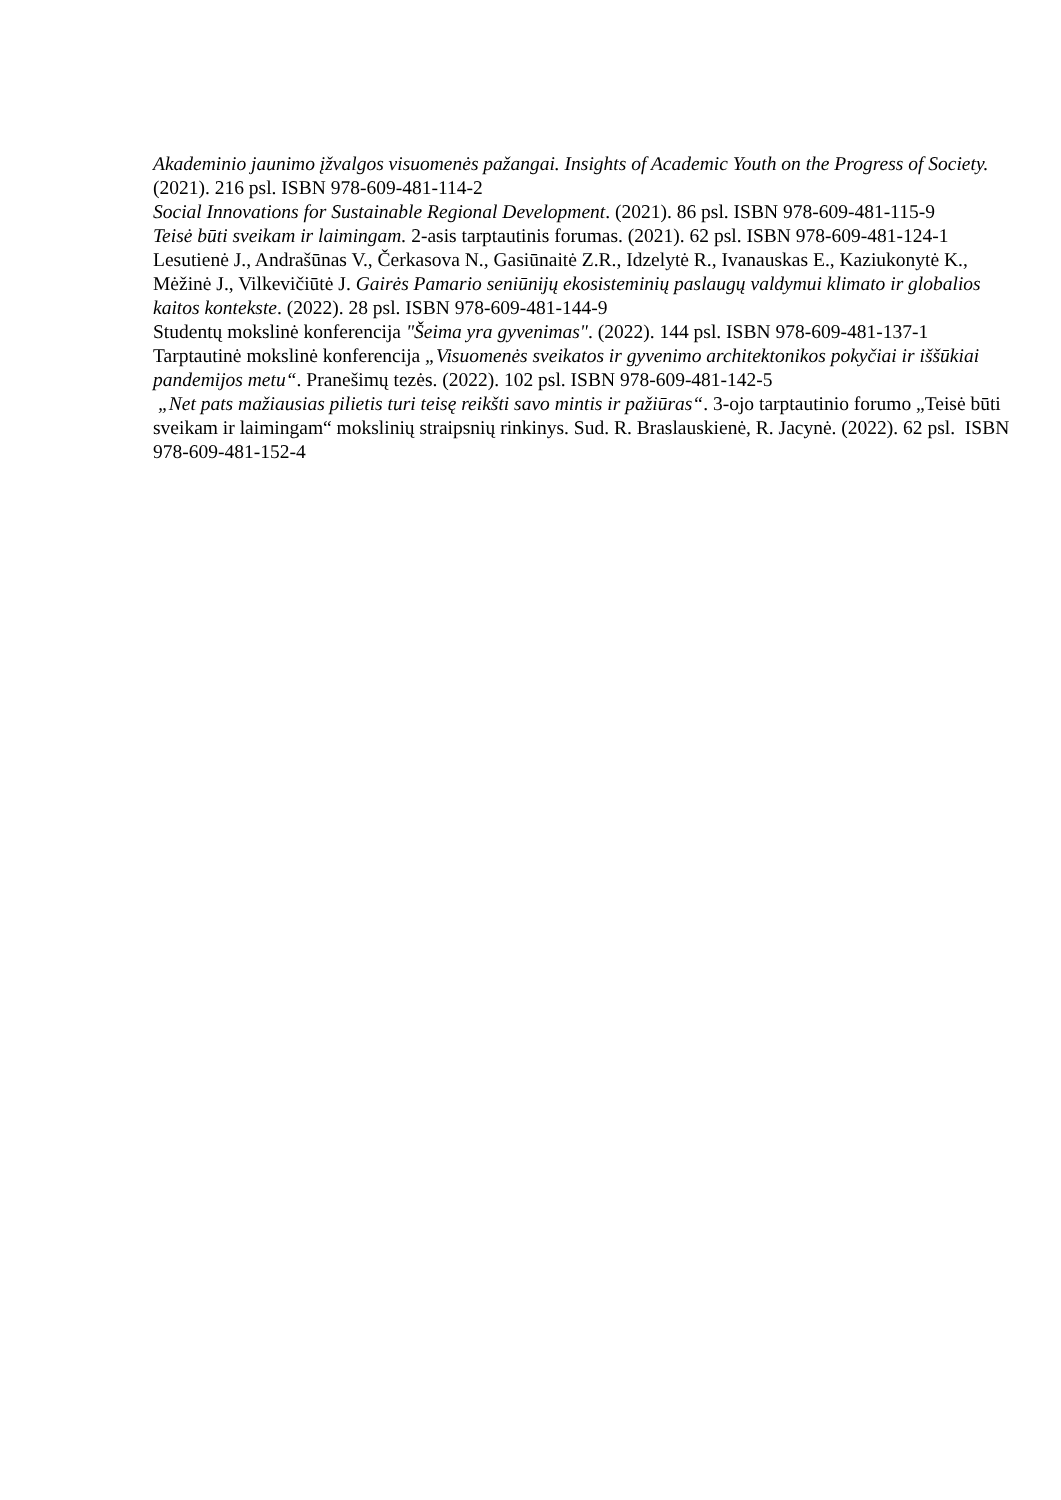Akademinio jaunimo įžvalgos visuomenės pažangai. Insights of Academic Youth on the Progress of Society. (2021). 216 psl. ISBN 978-609-481-114-2
Social Innovations for Sustainable Regional Development. (2021). 86 psl. ISBN 978-609-481-115-9
Teisė būti sveikam ir laimingam. 2-asis tarptautinis forumas. (2021). 62 psl. ISBN 978-609-481-124-1
Lesutienė J., Andrašūnas V., Čerkasova N., Gasiūnaitė Z.R., Idzelytė R., Ivanauskas E., Kaziukonytė K., Mėžinė J., Vilkevičiūtė J. Gairės Pamario seniūnijų ekosisteminių paslaugų valdymui klimato ir globalios kaitos kontekste. (2022). 28 psl. ISBN 978-609-481-144-9
Studentų mokslinė konferencija "Šeima yra gyvenimas". (2022). 144 psl. ISBN 978-609-481-137-1
Tarptautinė mokslinė konferencija „Visuomenės sveikatos ir gyvenimo architektonikos pokyčiai ir iššūkiai pandemijos metu“. Pranešimų tezės. (2022). 102 psl. ISBN 978-609-481-142-5
„Net pats mažiausias pilietis turi teisę reikšti savo mintis ir pažiūras“. 3-ojo tarptautinio forumo „Teisė būti sveikam ir laimingam“ mokslinių straipsnių rinkinys. Sud. R. Braslauskienė, R. Jacynė. (2022). 62 psl. ISBN 978-609-481-152-4